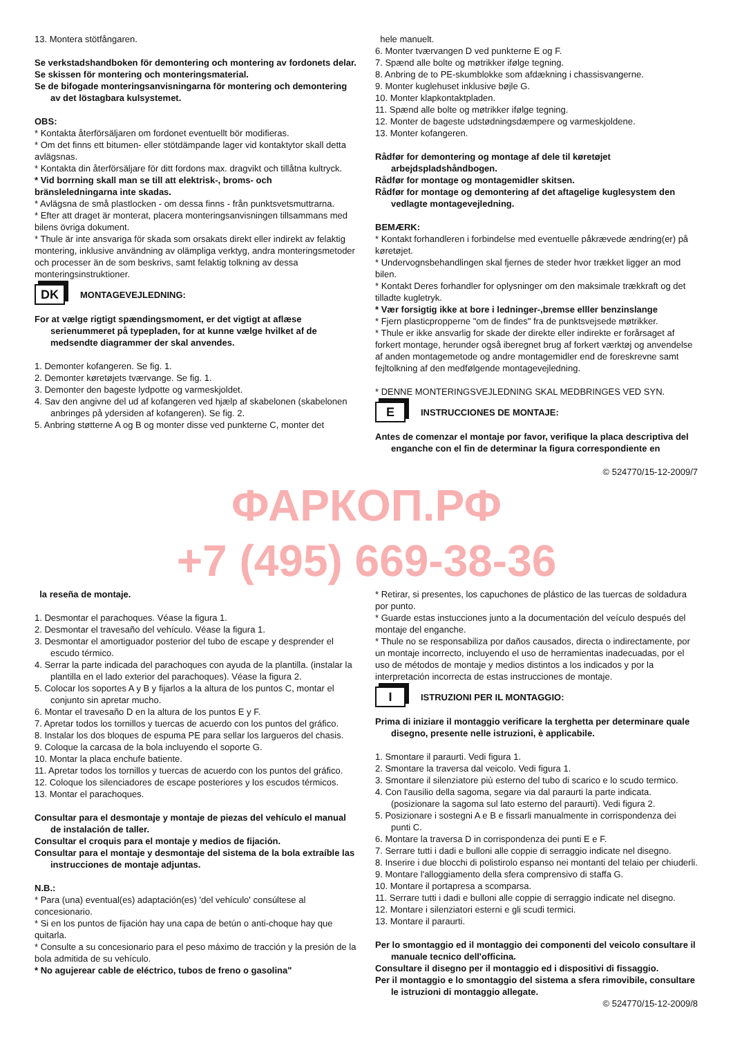13. Montera stötfångaren.
Se verkstadshandboken för demontering och montering av fordonets delar.
Se skissen för montering och monteringsmaterial.
Se de bifogade monteringsanvisningarna för montering och demontering av det löstagbara kulsystemet.
OBS:
* Kontakta återförsäljaren om fordonet eventuellt bör modifieras.
* Om det finns ett bitumen- eller stötdämpande lager vid kontaktytor skall detta avlägsnas.
* Kontakta din återförsäljare för ditt fordons max. dragvikt och tillåtna kultryck.
* Vid borrning skall man se till att elektrisk-, broms- och bränsleledningarna inte skadas.
* Avlägsna de små plastlocken - om dessa finns - från punktsvetsmuttrarna.
* Efter att draget är monterat, placera monteringsanvisningen tillsammans med bilens övriga dokument.
* Thule är inte ansvariga för skada som orsakats direkt eller indirekt av felaktig montering, inklusive användning av olämpliga verktyg, andra monteringsmetoder och processer än de som beskrivs, samt felaktig tolkning av dessa monteringsinstruktioner.
DK
MONTAGEVEJLEDNING:
For at vælge rigtigt spændingsmoment, er det vigtigt at aflæse serienummeret på typepladen, for at kunne vælge hvilket af de medsendte diagrammer der skal anvendes.
1. Demonter kofangeren. Se fig. 1.
2. Demonter køretøjets tværvange. Se fig. 1.
3. Demonter den bageste lydpotte og varmeskjoldet.
4. Sav den angivne del ud af kofangeren ved hjælp af skabelonen (skabelonen anbringes på ydersiden af kofangeren). Se fig. 2.
5. Anbring støtterne A og B og monter disse ved punkterne C, monter det
hele manuelt.
6. Monter tværvangen D ved punkterne E og F.
7. Spænd alle bolte og møtrikker ifølge tegning.
8. Anbring de to PE-skumblokke som afdækning i chassisvangerne.
9. Monter kuglehuset inklusive bøjle G.
10. Monter klapkontaktpladen.
11. Spænd alle bolte og møtrikker ifølge tegning.
12. Monter de bageste udstødningsdæmpere og varmeskjoldene.
13. Monter kofangeren.
Rådfør for demontering og montage af dele til køretøjet arbejdspladshåndbogen.
Rådfør for montage og montagemidler skitsen.
Rådfør for montage og demontering af det aftagelige kuglesystem den vedlagte montagevejledning.
BEMÆRK:
* Kontakt forhandleren i forbindelse med eventuelle påkrævede ændring(er) på køretøjet.
* Undervognsbehandlingen skal fjernes de steder hvor trækket ligger an mod bilen.
* Kontakt Deres forhandler for oplysninger om den maksimale trækkraft og det tilladte kugletryk.
* Vær forsigtig ikke at bore i ledninger-,bremse elller benzinslange
* Fjern plasticpropperne "om de findes" fra de punktsvejsede møtrikker.
* Thule er ikke ansvarlig for skade der direkte eller indirekte er forårsaget af forkert montage, herunder også iberegnet brug af forkert værktøj og anvendelse af anden montagemetode og andre montagemidler end de foreskrevne samt fejltolkning af den medfølgende montagevejledning.
* DENNE MONTERINGSVEJLEDNING SKAL MEDBRINGES VED SYN.
E
INSTRUCCIONES DE MONTAJE:
Antes de comenzar el montaje por favor, verifique la placa descriptiva del enganche con el fin de determinar la figura correspondiente en
© 524770/15-12-2009/7
ФАРКОП.РФ
+7 (495) 669-38-36
la reseña de montaje.
1. Desmontar el parachoques. Véase la figura 1.
2. Desmontar el travesaño del vehículo. Véase la figura 1.
3. Desmontar el amortiguador posterior del tubo de escape y desprender el escudo térmico.
4. Serrar la parte indicada del parachoques con ayuda de la plantilla. (instalar la plantilla en el lado exterior del parachoques). Véase la figura 2.
5. Colocar los soportes A y B y fijarlos a la altura de los puntos C, montar el conjunto sin apretar mucho.
6. Montar el travesaño D en la altura de los puntos E y F.
7. Apretar todos los tornillos y tuercas de acuerdo con los puntos del gráfico.
8. Instalar los dos bloques de espuma PE para sellar los largueros del chasis.
9. Coloque la carcasa de la bola incluyendo el soporte G.
10. Montar la placa enchufe batiente.
11. Apretar todos los tornillos y tuercas de acuerdo con los puntos del gráfico.
12. Coloque los silenciadores de escape posteriores y los escudos térmicos.
13. Montar el parachoques.
Consultar para el desmontaje y montaje de piezas del vehículo el manual de instalación de taller.
Consultar el croquis para el montaje y medios de fijación.
Consultar para el montaje y desmontaje del sistema de la bola extraíble las instrucciones de montaje adjuntas.
N.B.:
* Para (una) eventual(es) adaptación(es) 'del vehículo' consúltese al concesionario.
* Si en los puntos de fijación hay una capa de betún o anti-choque hay que quitarla.
* Consulte a su concesionario para el peso máximo de tracción y la presión de la bola admitida de su vehículo.
* No agujerear cable de eléctrico, tubos de freno o gasolina"
* Retirar, si presentes, los capuchones de plástico de las tuercas de soldadura por punto.
* Guarde estas instucciones junto a la documentación del veículo después del montaje del enganche.
* Thule no se responsabiliza por daños causados, directa o indirectamente, por un montaje incorrecto, incluyendo el uso de herramientas inadecuadas, por el uso de métodos de montaje y medios distintos a los indicados y por la interpretación incorrecta de estas instrucciones de montaje.
I
ISTRUZIONI PER IL MONTAGGIO:
Prima di iniziare il montaggio verificare la terghetta per determinare quale disegno, presente nelle istruzioni, è applicabile.
1. Smontare il paraurti. Vedi figura 1.
2. Smontare la traversa dal veicolo. Vedi figura 1.
3. Smontare il silenziatore più esterno del tubo di scarico e lo scudo termico.
4. Con l'ausilio della sagoma, segare via dal paraurti la parte indicata. (posizionare la sagoma sul lato esterno del paraurti). Vedi figura 2.
5. Posizionare i sostegni A e B e fissarli manualmente in corrispondenza dei punti C.
6. Montare la traversa D in corrispondenza dei punti E e F.
7. Serrare tutti i dadi e bulloni alle coppie di serraggio indicate nel disegno.
8. Inserire i due blocchi di polistirolo espanso nei montanti del telaio per chiuderli.
9. Montare l'alloggiamento della sfera comprensivo di staffa G.
10. Montare il portapresa a scomparsa.
11. Serrare tutti i dadi e bulloni alle coppie di serraggio indicate nel disegno.
12. Montare i silenziatori esterni e gli scudi termici.
13. Montare il paraurti.
Per lo smontaggio ed il montaggio dei componenti del veicolo consultare il manuale tecnico dell'officina.
Consultare il disegno per il montaggio ed i dispositivi di fissaggio.
Per il montaggio e lo smontaggio del sistema a sfera rimovibile, consultare le istruzioni di montaggio allegate.
© 524770/15-12-2009/8